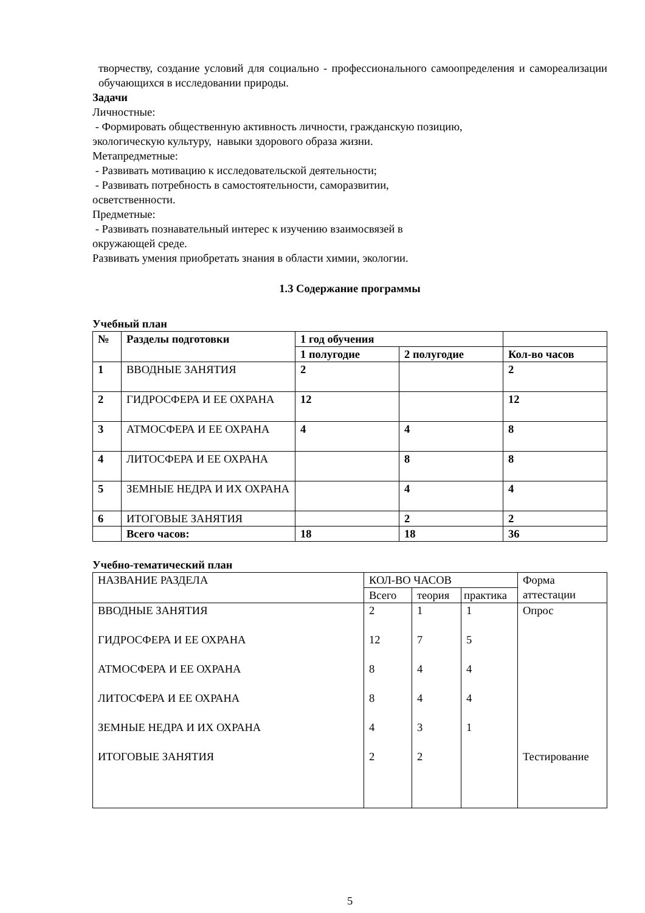творчеству, создание условий для социально - профессионального самоопределения и самореализации обучающихся в исследовании природы.
Задачи
Личностные:
- Формировать общественную активность личности, гражданскую позицию,
экологическую культуру, навыки здорового образа жизни.
Метапредметные:
- Развивать мотивацию к исследовательской деятельности;
- Развивать потребность в самостоятельности, саморазвитии,
осветственности.
Предметные:
- Развивать познавательный интерес к изучению взаимосвязей в
окружающей среде.
Развивать умения приобретать знания в области химии, экологии.
1.3 Содержание программы
Учебный план
| № | Разделы подготовки | 1 год обучения | | |
| --- | --- | --- | --- | --- |
| | | 1 полугодие | 2 полугодие | Кол-во часов |
| 1 | ВВОДНЫЕ ЗАНЯТИЯ | 2 | | 2 |
| 2 | ГИДРОСФЕРА И ЕЕ ОХРАНА | 12 | | 12 |
| 3 | АТМОСФЕРА И ЕЕ ОХРАНА | 4 | 4 | 8 |
| 4 | ЛИТОСФЕРА И ЕЕ ОХРАНА | | 8 | 8 |
| 5 | ЗЕМНЫЕ НЕДРА И ИХ ОХРАНА | | 4 | 4 |
| 6 | ИТОГОВЫЕ ЗАНЯТИЯ | | 2 | 2 |
| | Всего часов: | 18 | 18 | 36 |
Учебно-тематический план
| НАЗВАНИЕ РАЗДЕЛА | КОЛ-ВО ЧАСОВ | | | Форма аттестации |
| | Всего | теория | практика | |
| ВВОДНЫЕ ЗАНЯТИЯ | 2 | 1 | 1 | Опрос |
| ГИДРОСФЕРА И ЕЕ ОХРАНА | 12 | 7 | 5 | |
| АТМОСФЕРА И ЕЕ ОХРАНА | 8 | 4 | 4 | |
| ЛИТОСФЕРА И ЕЕ ОХРАНА | 8 | 4 | 4 | |
| ЗЕМНЫЕ НЕДРА И ИХ ОХРАНА | 4 | 3 | 1 | |
| ИТОГОВЫЕ ЗАНЯТИЯ | 2 | 2 | | Тестирование |
5